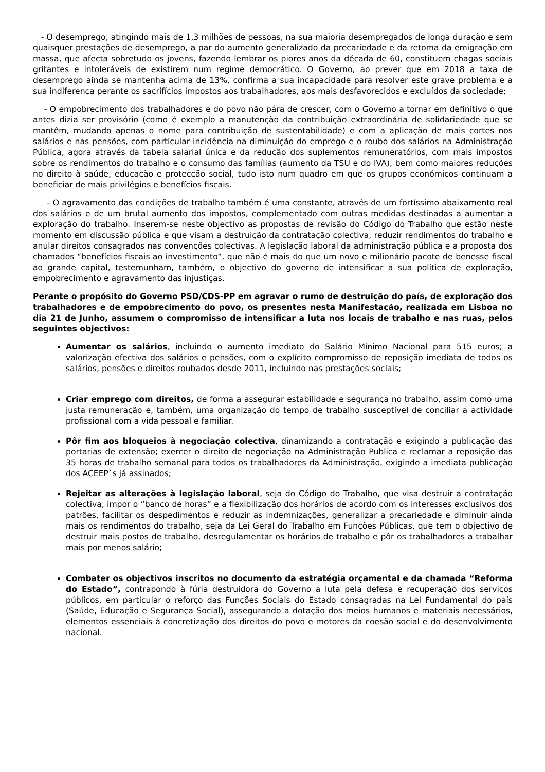- O desemprego, atingindo mais de 1,3 milhões de pessoas, na sua maioria desempregados de longa duração e sem quaisquer prestações de desemprego, a par do aumento generalizado da precariedade e da retoma da emigração em massa, que afecta sobretudo os jovens, fazendo lembrar os piores anos da década de 60, constituem chagas sociais gritantes e intoleráveis de existirem num regime democrático. O Governo, ao prever que em 2018 a taxa de desemprego ainda se mantenha acima de 13%, confirma a sua incapacidade para resolver este grave problema e a sua indiferença perante os sacrifícios impostos aos trabalhadores, aos mais desfavorecidos e excluídos da sociedade;
- O empobrecimento dos trabalhadores e do povo não pára de crescer, com o Governo a tornar em definitivo o que antes dizia ser provisório (como é exemplo a manutenção da contribuição extraordinária de solidariedade que se mantêm, mudando apenas o nome para contribuição de sustentabilidade) e com a aplicação de mais cortes nos salários e nas pensões, com particular incidência na diminuição do emprego e o roubo dos salários na Administração Pública, agora através da tabela salarial única e da redução dos suplementos remuneratórios, com mais impostos sobre os rendimentos do trabalho e o consumo das famílias (aumento da TSU e do IVA), bem como maiores reduções no direito à saúde, educação e protecção social, tudo isto num quadro em que os grupos económicos continuam a beneficiar de mais privilégios e benefícios fiscais.
- O agravamento das condições de trabalho também é uma constante, através de um fortíssimo abaixamento real dos salários e de um brutal aumento dos impostos, complementado com outras medidas destinadas a aumentar a exploração do trabalho. Inserem-se neste objectivo as propostas de revisão do Código do Trabalho que estão neste momento em discussão pública e que visam a destruição da contratação colectiva, reduzir rendimentos do trabalho e anular direitos consagrados nas convenções colectivas. A legislação laboral da administração pública e a proposta dos chamados “benefícios fiscais ao investimento”, que não é mais do que um novo e milionário pacote de benesse fiscal ao grande capital, testemunham, também, o objectivo do governo de intensificar a sua política de exploração, empobrecimento e agravamento das injustiças.
Perante o propósito do Governo PSD/CDS-PP em agravar o rumo de destruição do país, de exploração dos trabalhadores e de empobrecimento do povo, os presentes nesta Manifestação, realizada em Lisboa no dia 21 de Junho, assumem o compromisso de intensificar a luta nos locais de trabalho e nas ruas, pelos seguintes objectivos:
Aumentar os salários, incluindo o aumento imediato do Salário Mínimo Nacional para 515 euros; a valorização efectiva dos salários e pensões, com o explícito compromisso de reposição imediata de todos os salários, pensões e direitos roubados desde 2011, incluindo nas prestações sociais;
Criar emprego com direitos, de forma a assegurar estabilidade e segurança no trabalho, assim como uma justa remuneração e, também, uma organização do tempo de trabalho susceptível de conciliar a actividade profissional com a vida pessoal e familiar.
Pôr fim aos bloqueios à negociação colectiva, dinamizando a contratação e exigindo a publicação das portarias de extensão; exercer o direito de negociação na Administração Publica e reclamar a reposição das 35 horas de trabalho semanal para todos os trabalhadores da Administração, exigindo a imediata publicação dos ACEEP`s já assinados;
Rejeitar as alterações à legislação laboral, seja do Código do Trabalho, que visa destruir a contratação colectiva, impor o “banco de horas” e a flexibilização dos horários de acordo com os interesses exclusivos dos patrões, facilitar os despedimentos e reduzir as indemnizações, generalizar a precariedade e diminuir ainda mais os rendimentos do trabalho, seja da Lei Geral do Trabalho em Funções Públicas, que tem o objectivo de destruir mais postos de trabalho, desregulamentar os horários de trabalho e pôr os trabalhadores a trabalhar mais por menos salário;
Combater os objectivos inscritos no documento da estratégia orçamental e da chamada “Reforma do Estado”, contrapondo à fúria destruidora do Governo a luta pela defesa e recuperação dos serviços públicos, em particular o reforço das Funções Sociais do Estado consagradas na Lei Fundamental do país (Saúde, Educação e Segurança Social), assegurando a dotação dos meios humanos e materiais necessários, elementos essenciais à concretização dos direitos do povo e motores da coesão social e do desenvolvimento nacional.